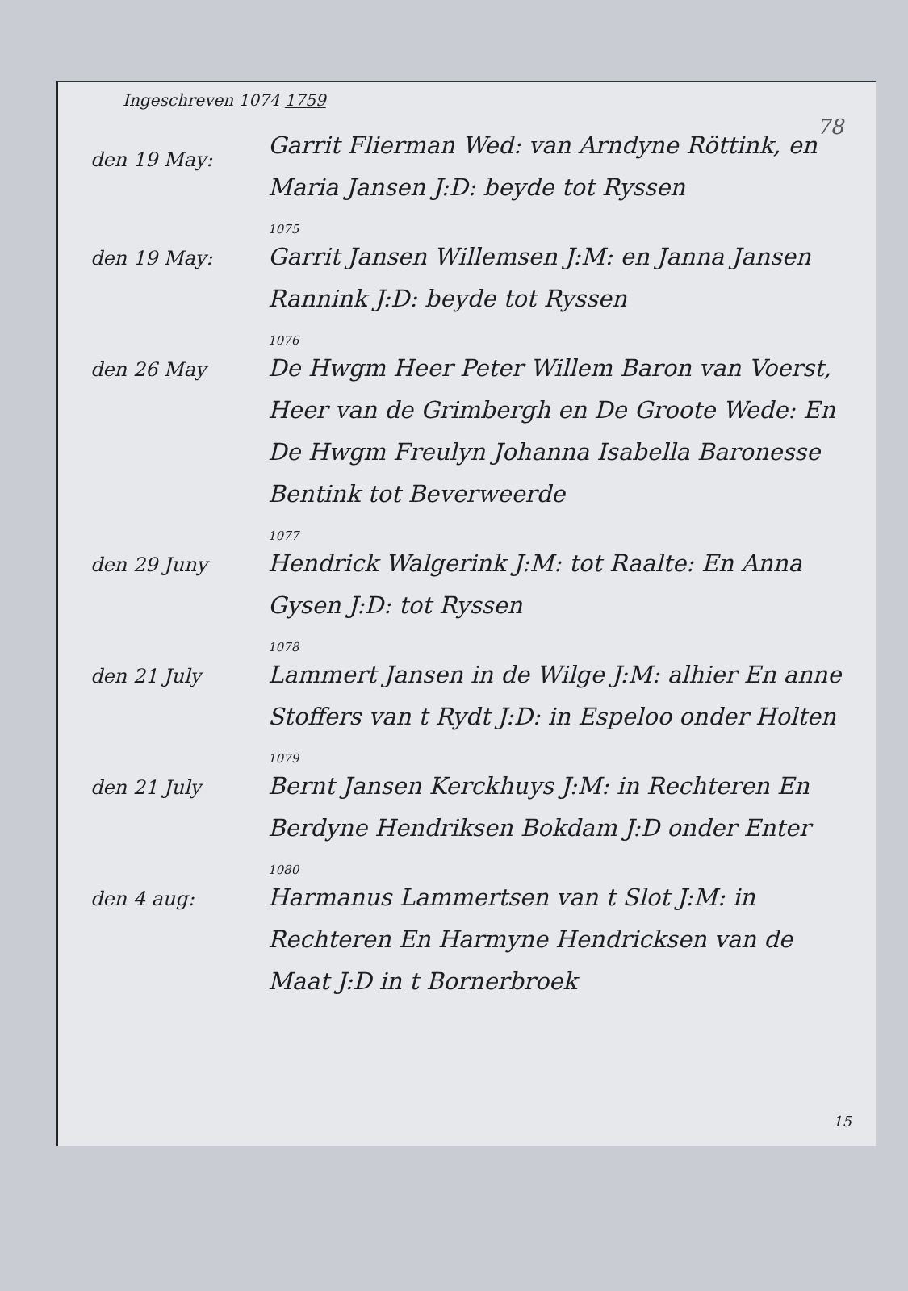78
Ingeschreven 1074 1759
den 19 May:
Garrit Flierman Wed: van Arndyne Röttink, en Maria Jansen J:D: beyde tot Ryssen
den 19 May:
1075
Garrit Jansen Willemsen J:M: en Janna Jansen Rannink J:D: beyde tot Ryssen
den 26 May
1076
De Hwgm Heer Peter Willem Baron van Voerst, Heer van de Grimbergh en De Groote Wede: En De Hwgm Freulyn Johanna Isabella Baronesse Bentink tot Beverweerde
den 29 Juny
1077
Hendrick Walgerink J:M: tot Raalte: En Anna Gysen J:D: tot Ryssen
den 21 July
1078
Lammert Jansen in de Wilge J:M: alhier En anne Stoffers van t Rydt J:D: in Espeloo onder Holten
den 21 July
1079
Bernt Jansen Kerckhuys J:M: in Rechteren En Berdyne Hendriksen Bokdam J:D onder Enter
den 4 aug:
1080
Harmanus Lammertsen van t Slot J:M: in Rechteren En Harmyne Hendricksen van de Maat J:D in t Bornerbroek
15